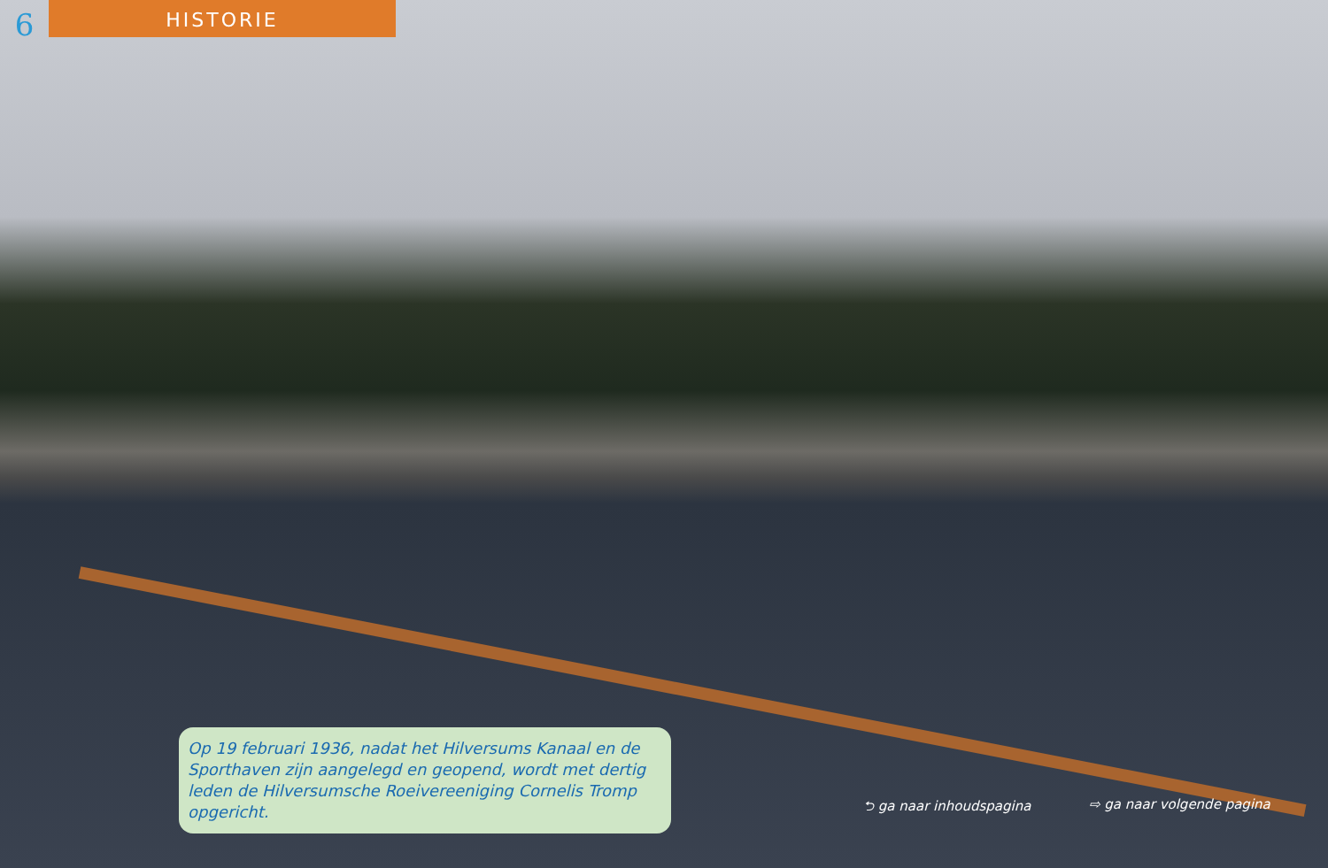6
HISTORIE
Op 19 februari 1936, nadat het Hilversums Kanaal en de Sporthaven zijn aangelegd en geopend, wordt met dertig leden de Hilversumsche Roeivereeniging Cornelis Tromp opgericht.
⮌ ga naar inhoudspagina ⇨ ga naar volgende pagina